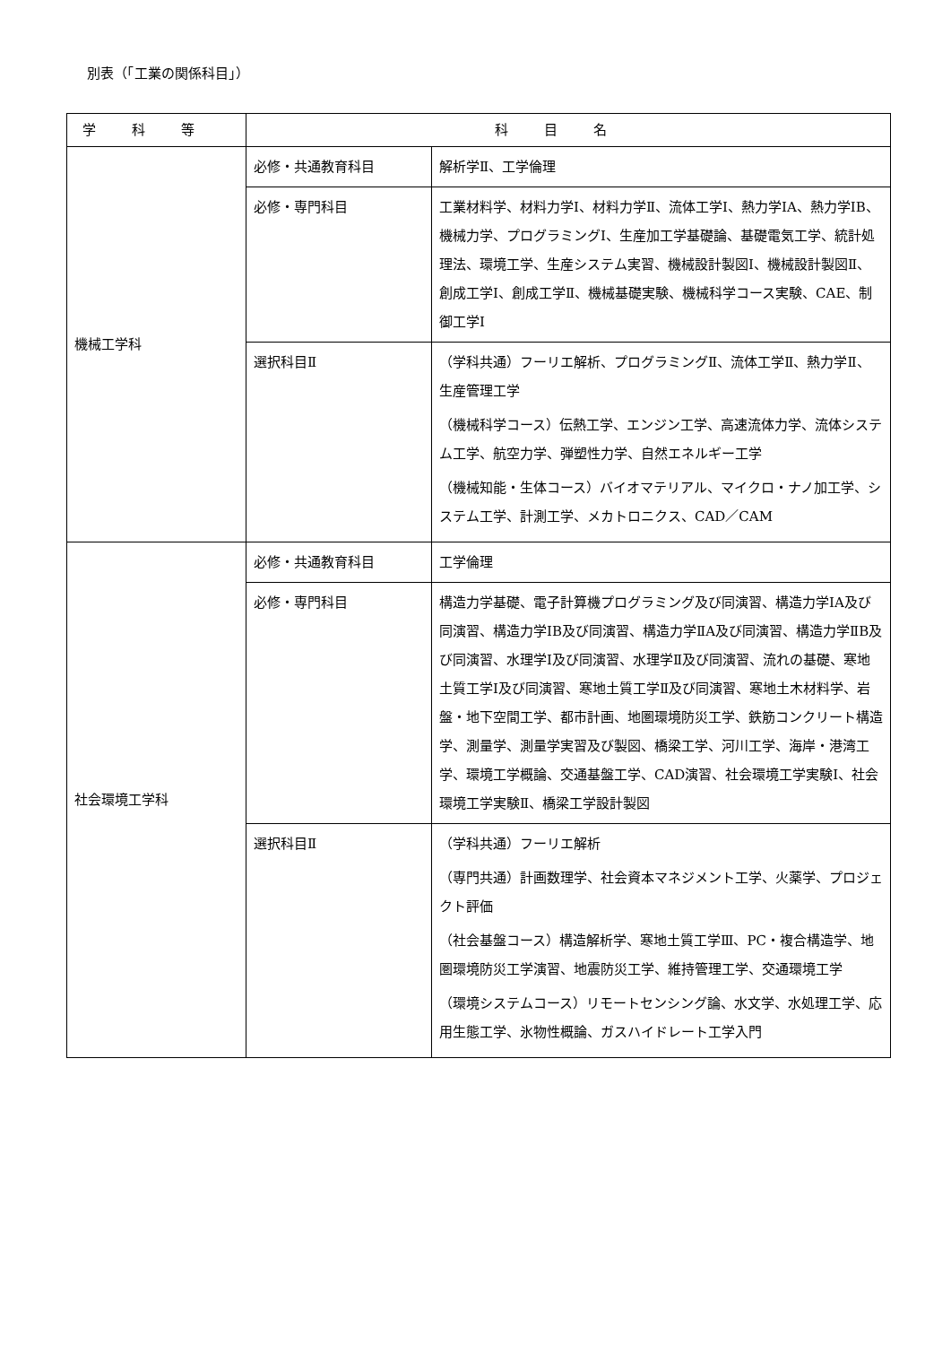別表（「工業の関係科目」）
| 学科等 | 科目名 | |
| --- | --- | --- |
| 機械工学科 | 必修・共通教育科目 | 解析学Ⅱ、工学倫理 |
| | 必修・専門科目 | 工業材料学、材料力学Ⅰ、材料力学Ⅱ、流体工学Ⅰ、熱力学ⅠA、熱力学ⅠB、機械力学、プログラミングⅠ、生産加工学基礎論、基礎電気工学、統計処理法、環境工学、生産システム実習、機械設計製図Ⅰ、機械設計製図Ⅱ、創成工学Ⅰ、創成工学Ⅱ、機械基礎実験、機械科学コース実験、CAE、制御工学Ⅰ |
| | 選択科目Ⅱ | （学科共通）フーリエ解析、プログラミングⅡ、流体工学Ⅱ、熱力学Ⅱ、生産管理工学 （機械科学コース）伝熱工学、エンジン工学、高速流体力学、流体システム工学、航空力学、弾塑性力学、自然エネルギー工学 （機械知能・生体コース）バイオマテリアル、マイクロ・ナノ加工学、システム工学、計測工学、メカトロニクス、CAD／CAM |
| 社会環境工学科 | 必修・共通教育科目 | 工学倫理 |
| | 必修・専門科目 | 構造力学基礎、電子計算機プログラミング及び同演習、構造力学ⅠA及び同演習、構造力学ⅠB及び同演習、構造力学ⅡA及び同演習、構造力学ⅡB及び同演習、水理学Ⅰ及び同演習、水理学Ⅱ及び同演習、流れの基礎、寒地土質工学Ⅰ及び同演習、寒地土質工学Ⅱ及び同演習、寒地土木材料学、岩盤・地下空間工学、都市計画、地圏環境防災工学、鉄筋コンクリート構造学、測量学、測量学実習及び製図、橋梁工学、河川工学、海岸・港湾工学、環境工学概論、交通基盤工学、CAD演習、社会環境工学実験Ⅰ、社会環境工学実験Ⅱ、橋梁工学設計製図 |
| | 選択科目Ⅱ | （学科共通）フーリエ解析 （専門共通）計画数理学、社会資本マネジメント工学、火薬学、プロジェクト評価 （社会基盤コース）構造解析学、寒地土質工学Ⅲ、PC・複合構造学、地圏環境防災工学演習、地震防災工学、維持管理工学、交通環境工学 （環境システムコース）リモートセンシング論、水文学、水処理工学、応用生態工学、氷物性概論、ガスハイドレート工学入門 |